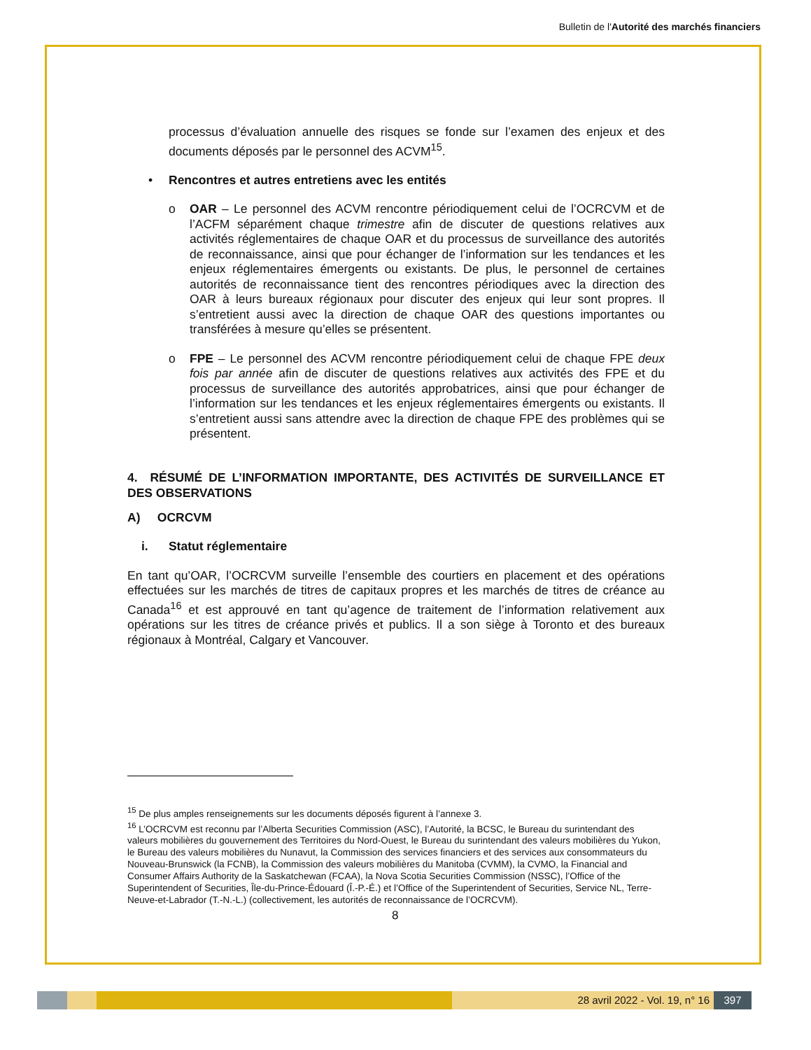Bulletin de l'Autorité des marchés financiers
processus d’évaluation annuelle des risques se fonde sur l’examen des enjeux et des documents déposés par le personnel des ACVM<sup>15</sup>.
• Rencontres et autres entretiens avec les entités
o OAR – Le personnel des ACVM rencontre périodiquement celui de l’OCRCVM et de l’ACFM séparément chaque trimestre afin de discuter de questions relatives aux activités réglementaires de chaque OAR et du processus de surveillance des autorités de reconnaissance, ainsi que pour échanger de l’information sur les tendances et les enjeux réglementaires émergents ou existants. De plus, le personnel de certaines autorités de reconnaissance tient des rencontres périodiques avec la direction des OAR à leurs bureaux régionaux pour discuter des enjeux qui leur sont propres. Il s’entretient aussi avec la direction de chaque OAR des questions importantes ou transférées à mesure qu’elles se présentent.
o FPE – Le personnel des ACVM rencontre périodiquement celui de chaque FPE deux fois par année afin de discuter de questions relatives aux activités des FPE et du processus de surveillance des autorités approbatrices, ainsi que pour échanger de l’information sur les tendances et les enjeux réglementaires émergents ou existants. Il s’entretient aussi sans attendre avec la direction de chaque FPE des problèmes qui se présentent.
4. RÉSUMÉ DE L’INFORMATION IMPORTANTE, DES ACTIVITÉS DE SURVEILLANCE ET DES OBSERVATIONS
A) OCRCVM
i. Statut réglementaire
En tant qu’OAR, l’OCRCVM surveille l’ensemble des courtiers en placement et des opérations effectuées sur les marchés de titres de capitaux propres et les marchés de titres de créance au Canada<sup>16</sup> et est approuvé en tant qu’agence de traitement de l’information relativement aux opérations sur les titres de créance privés et publics. Il a son siège à Toronto et des bureaux régionaux à Montréal, Calgary et Vancouver.
<sup>15</sup> De plus amples renseignements sur les documents déposés figurent à l’annexe 3.
<sup>16</sup> L’OCRCVM est reconnu par l’Alberta Securities Commission (ASC), l’Autorité, la BCSC, le Bureau du surintendant des valeurs mobilières du gouvernement des Territoires du Nord-Ouest, le Bureau du surintendant des valeurs mobilières du Yukon, le Bureau des valeurs mobilières du Nunavut, la Commission des services financiers et des services aux consommateurs du Nouveau-Brunswick (la FCNB), la Commission des valeurs mobilières du Manitoba (CVMM), la CVMO, la Financial and Consumer Affairs Authority de la Saskatchewan (FCAA), la Nova Scotia Securities Commission (NSSC), l’Office of the Superintendent of Securities, Île-du-Prince-Édouard (Î.-P.-É.) et l’Office of the Superintendent of Securities, Service NL, Terre-Neuve-et-Labrador (T.-N.-L.) (collectivement, les autorités de reconnaissance de l’OCRCVM).
8
28 avril 2022 - Vol. 19, n° 16 397